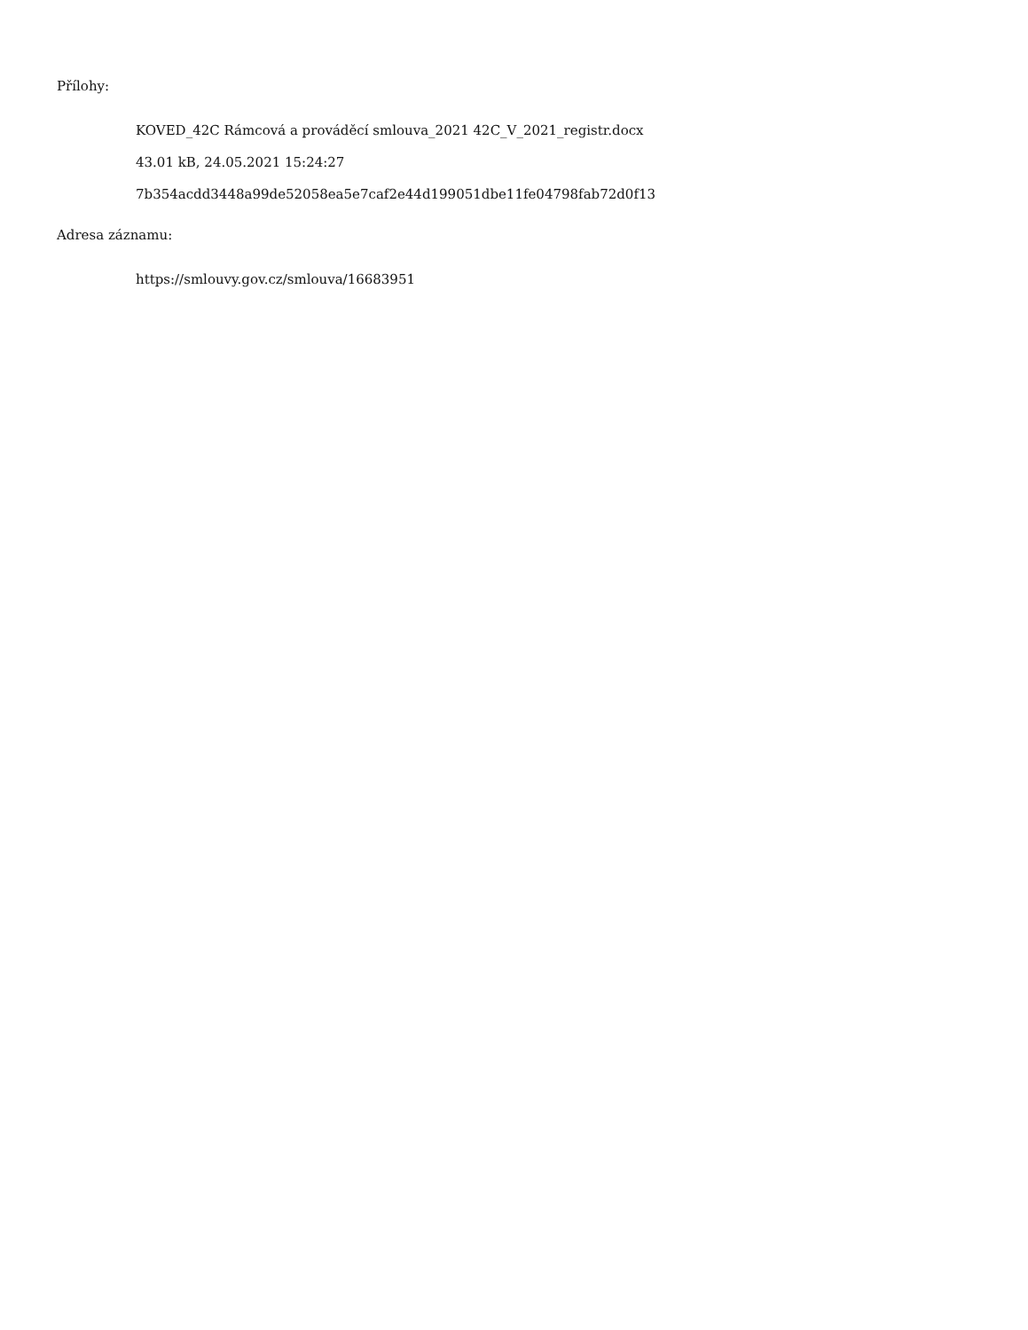Přílohy:
KOVED_42C Rámcová a prováděcí smlouva_2021 42C_V_2021_registr.docx
43.01 kB, 24.05.2021 15:24:27
7b354acdd3448a99de52058ea5e7caf2e44d199051dbe11fe04798fab72d0f13
Adresa záznamu:
https://smlouvy.gov.cz/smlouva/16683951